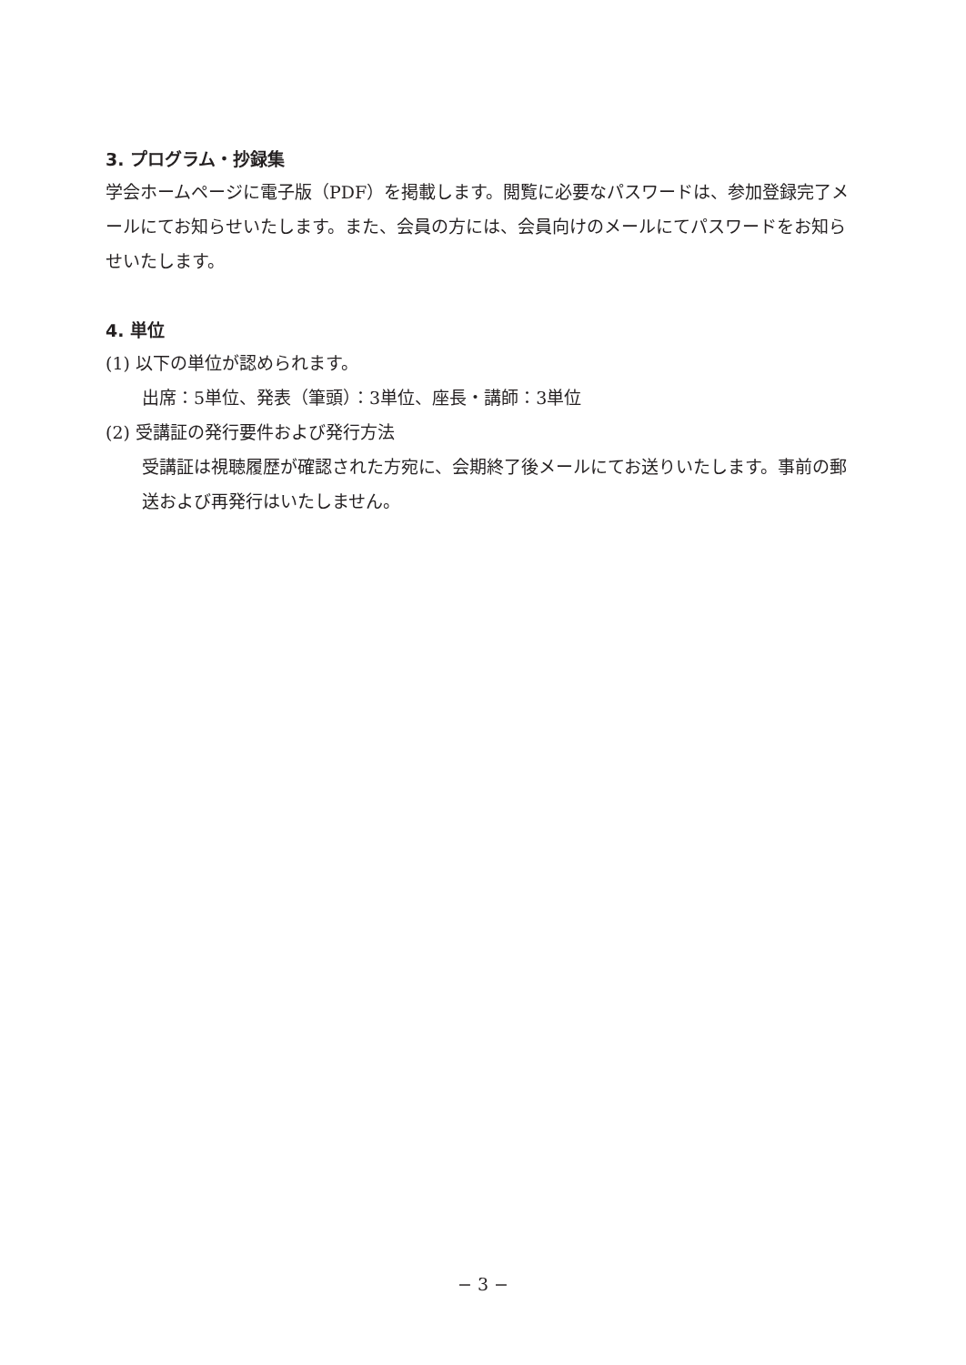3. プログラム・抄録集
学会ホームページに電子版（PDF）を掲載します。閲覧に必要なパスワードは、参加登録完了メールにてお知らせいたします。また、会員の方には、会員向けのメールにてパスワードをお知らせいたします。
4. 単位
(1) 以下の単位が認められます。
出席：5単位、発表（筆頭）：3単位、座長・講師：3単位
(2) 受講証の発行要件および発行方法
受講証は視聴履歴が確認された方宛に、会期終了後メールにてお送りいたします。事前の郵送および再発行はいたしません。
− 3 −